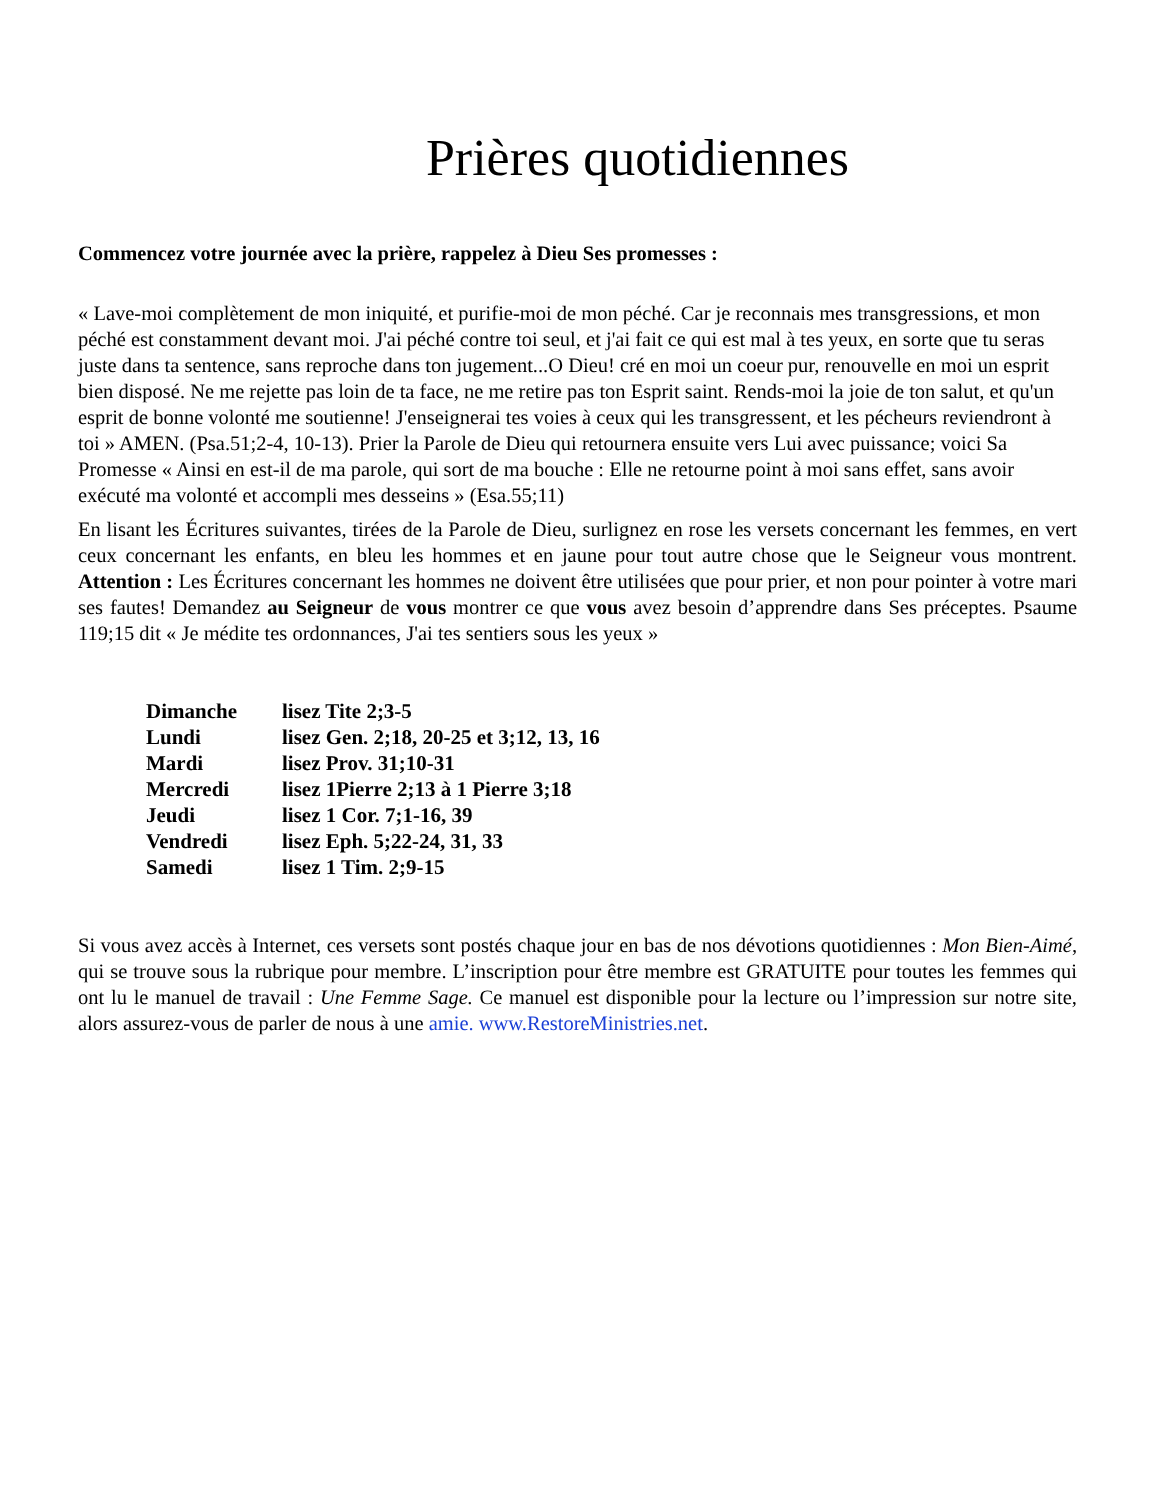Prières quotidiennes
Commencez votre journée avec la prière, rappelez à Dieu Ses promesses :
« Lave-moi complètement de mon iniquité, et purifie-moi de mon péché. Car je reconnais mes transgressions, et mon péché est constamment devant moi. J'ai péché contre toi seul, et j'ai fait ce qui est mal à tes yeux, en sorte que tu seras juste dans ta sentence, sans reproche dans ton jugement...O Dieu! cré en moi un coeur pur, renouvelle en moi un esprit bien disposé. Ne me rejette pas loin de ta face, ne me retire pas ton Esprit saint. Rends-moi la joie de ton salut, et qu'un esprit de bonne volonté me soutienne! J'enseignerai tes voies à ceux qui les transgressent, et les pécheurs reviendront à toi » AMEN. (Psa.51;2-4, 10-13). Prier la Parole de Dieu qui retournera ensuite vers Lui avec puissance; voici Sa Promesse « Ainsi en est-il de ma parole, qui sort de ma bouche : Elle ne retourne point à moi sans effet, sans avoir exécuté ma volonté et accompli mes desseins » (Esa.55;11)
En lisant les Écritures suivantes, tirées de la Parole de Dieu, surlignez en rose les versets concernant les femmes, en vert ceux concernant les enfants, en bleu les hommes et en jaune pour tout autre chose que le Seigneur vous montrent. Attention : Les Écritures concernant les hommes ne doivent être utilisées que pour prier, et non pour pointer à votre mari ses fautes! Demandez au Seigneur de vous montrer ce que vous avez besoin d’apprendre dans Ses préceptes. Psaume 119;15 dit « Je médite tes ordonnances, J'ai tes sentiers sous les yeux »
| Dimanche | lisez Tite 2;3-5 |
| Lundi | lisez Gen. 2;18, 20-25 et 3;12, 13, 16 |
| Mardi | lisez Prov. 31;10-31 |
| Mercredi | lisez 1Pierre 2;13 à 1 Pierre 3;18 |
| Jeudi | lisez 1 Cor. 7;1-16, 39 |
| Vendredi | lisez Eph. 5;22-24, 31, 33 |
| Samedi | lisez 1 Tim. 2;9-15 |
Si vous avez accès à Internet, ces versets sont postés chaque jour en bas de nos dévotions quotidiennes : Mon Bien-Aimé, qui se trouve sous la rubrique pour membre. L’inscription pour être membre est GRATUITE pour toutes les femmes qui ont lu le manuel de travail : Une Femme Sage. Ce manuel est disponible pour la lecture ou l’impression sur notre site, alors assurez-vous de parler de nous à une amie. www.RestoreMinistries.net.